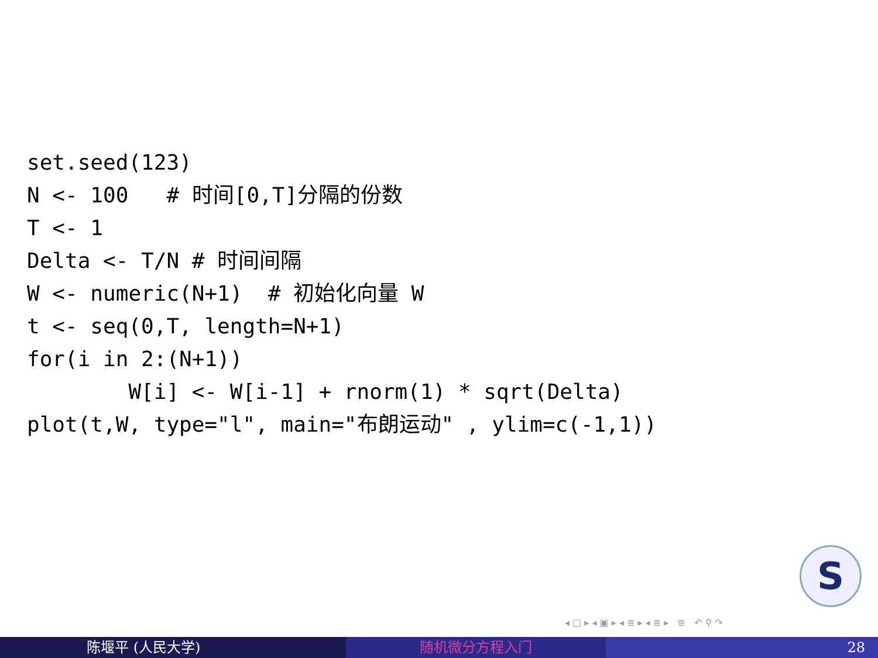set.seed(123)
N <- 100   # 时间[0,T]分隔的份数
T <- 1
Delta <- T/N # 时间间隔
W <- numeric(N+1)  # 初始化向量 W
t <- seq(0,T, length=N+1)
for(i in 2:(N+1))
        W[i] <- W[i-1] + rnorm(1) * sqrt(Delta)
plot(t,W, type="l", main="布朗运动" , ylim=c(-1,1))
S
◂ □ ▸ ◂ ▣ ▸ ◂ ≣ ▸ ◂ ≣ ▸ ≣ ↶ ⚲ ↷
陈堰平 (人民大学) 随机微分方程入门 28